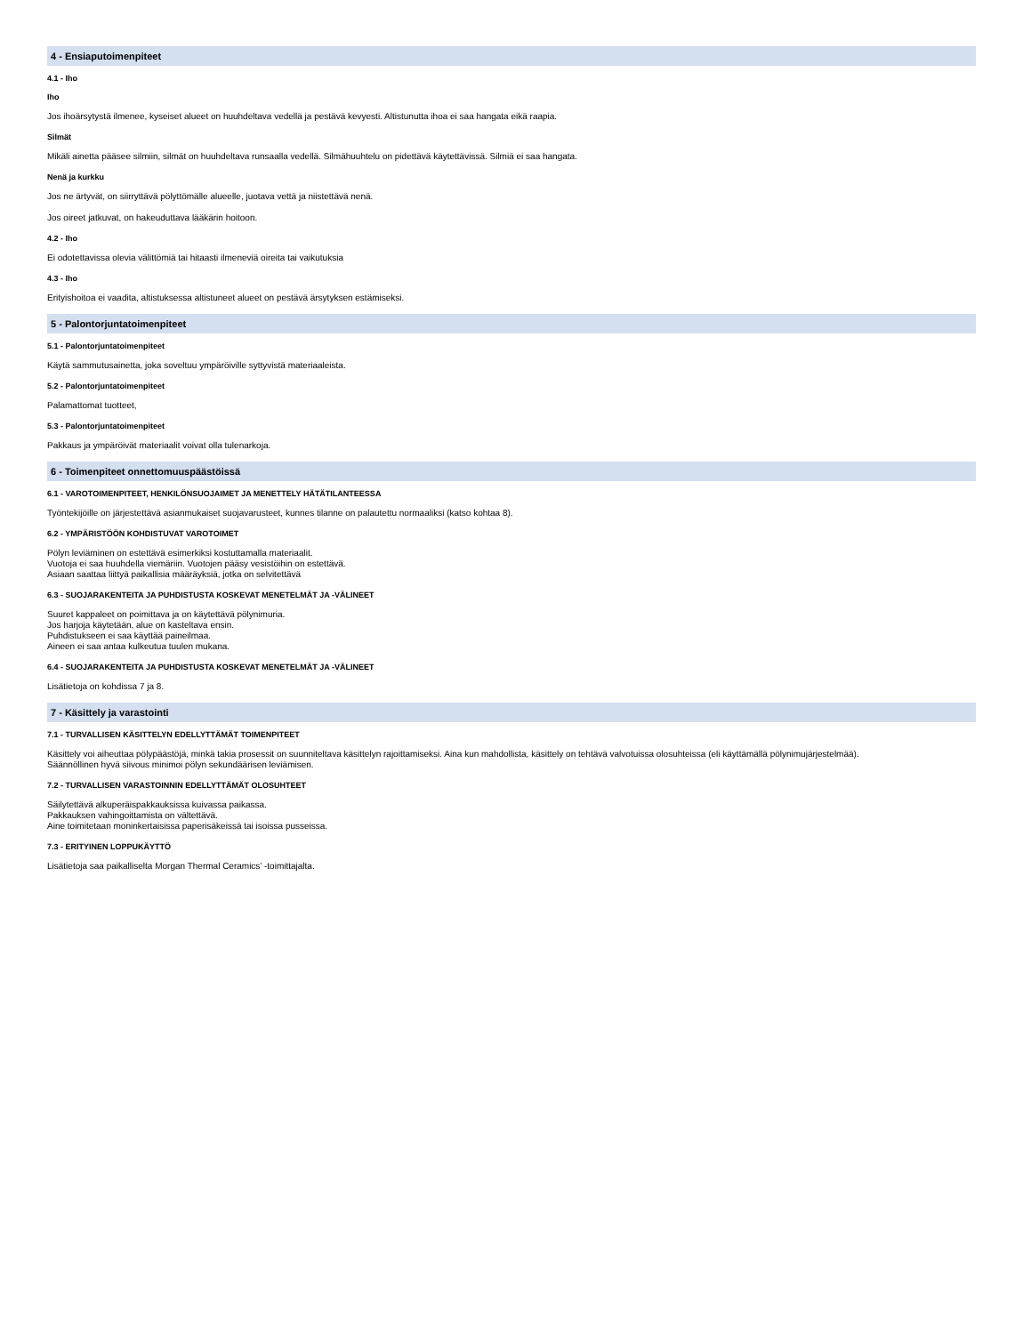4 - Ensiaputoimenpiteet
4.1 - Iho
Iho
Jos ihoärsytystä ilmenee, kyseiset alueet on huuhdeltava vedellä ja pestävä kevyesti. Altistunutta ihoa ei saa hangata eikä raapia.
Silmät
Mikäli ainetta pääsee silmiin, silmät on huuhdeltava runsaalla vedellä. Silmähuuhtelu on pidettävä käytettävissä. Silmiä ei saa hangata.
Nenä ja kurkku
Jos ne ärtyvät, on siirryttävä pölyttömälle alueelle, juotava vettä ja niistettävä nenä.
Jos oireet jatkuvat, on hakeuduttava lääkärin hoitoon.
4.2 - Iho
Ei odotettavissa olevia välittömiä tai hitaasti ilmeneviä oireita tai vaikutuksia
4.3 - Iho
Erityishoitoa ei vaadita, altistuksessa altistuneet alueet on pestävä ärsytyksen estämiseksi.
5 - Palontorjuntatoimenpiteet
5.1 - Palontorjuntatoimenpiteet
Käytä sammutusainetta, joka soveltuu ympäröiville syttyvistä materiaaleista.
5.2 - Palontorjuntatoimenpiteet
Palamattomat tuotteet,
5.3 - Palontorjuntatoimenpiteet
Pakkaus ja ympäröivät materiaalit voivat olla tulenarkoja.
6 - Toimenpiteet onnettomuuspäästöissä
6.1 - VAROTOIMENPITEET, HENKILÖNSUOJAIMET JA MENETTELY HÄTÄTILANTEESSA
Työntekijöille on järjestettävä asianmukaiset suojavarusteet, kunnes tilanne on palautettu normaaliksi (katso kohtaa 8).
6.2 - YMPÄRISTÖÖN KOHDISTUVAT VAROTOIMET
Pölyn leviäminen on estettävä esimerkiksi kostuttamalla materiaalit.
Vuotoja ei saa huuhdella viemäriin. Vuotojen pääsy vesistöihin on estettävä.
Asiaan saattaa liittyä paikallisia määräyksiä, jotka on selvitettävä
6.3 - SUOJARAKENTEITA JA PUHDISTUSTA KOSKEVAT MENETELMÄT JA -VÄLINEET
Suuret kappaleet on poimittava ja on käytettävä pölynimuria.
Jos harjoja käytetään, alue on kasteltava ensin.
Puhdistukseen ei saa käyttää paineilmaa.
Aineen ei saa antaa kulkeutua tuulen mukana.
6.4 - SUOJARAKENTEITA JA PUHDISTUSTA KOSKEVAT MENETELMÄT JA -VÄLINEET
Lisätietoja on kohdissa 7 ja 8.
7 - Käsittely ja varastointi
7.1 - TURVALLISEN KÄSITTELYN EDELLYTTÄMÄT TOIMENPITEET
Käsittely voi aiheuttaa pölypäästöjä, minkä takia prosessit on suunniteltava käsittelyn rajoittamiseksi. Aina kun mahdollista, käsittely on tehtävä valvotuissa olosuhteissa (eli käyttämällä pölynimujärjestelmää).
Säännöllinen hyvä siivous minimoi pölyn sekundäärisen leviämisen.
7.2 - TURVALLISEN VARASTOINNIN EDELLYTTÄMÄT OLOSUHTEET
Säilytettävä alkuperäispakkauksissa kuivassa paikassa.
Pakkauksen vahingoittamista on vältettävä.
Aine toimitetaan moninkertaisissa paperisäkeissä tai isoissa pusseissa.
7.3 - ERITYINEN LOPPUKÄYTTÖ
Lisätietoja saa paikalliselta Morgan Thermal Ceramics’ -toimittajalta.